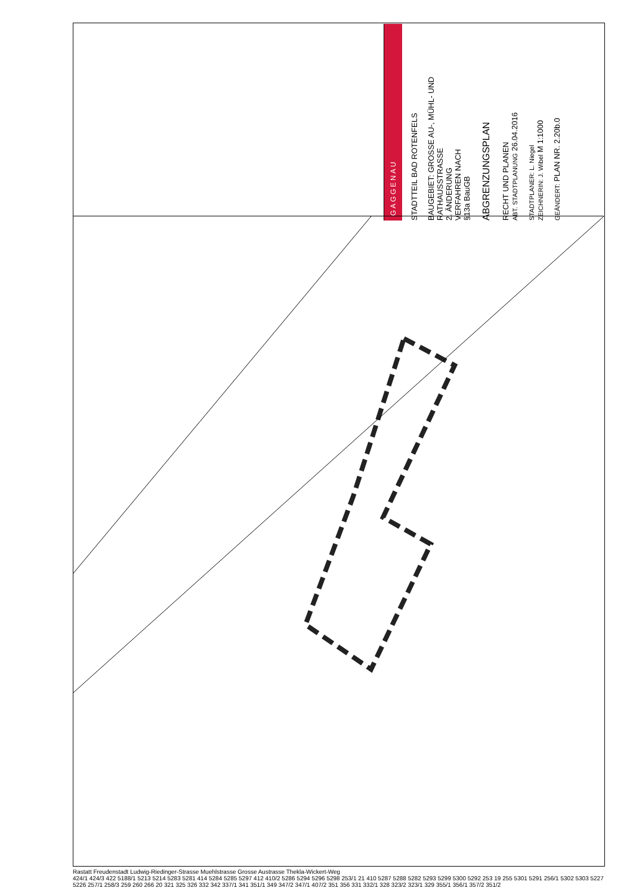GAGGENAU
STADTTEIL BAD ROTENFELS
BAUGEBIET: GROSSE AU-, MÜHL- UND RATHAUSSTRASSE
2. ÄNDERUNG
VERFAHREN NACH
§13a BauGB
ABGRENZUNGSPLAN
RECHT UND PLANEN
ABT. STADTPLANUNG 26.04.2016
STADTPLANER: L. Niegel
ZEICHNERIN: J. Wibel M 1:1000
GEÄNDERT: PLAN NR. 2.20b.0
Rastatt Freudenstadt Ludwig-Riedinger-Strasse Muehlstrasse Grosse Austrasse Thekla-Wickert-Weg
424/1 424/3 422 5188/1 5213 5214 5283 5281 414 5284 5285 5297 412 410/2 5286 5294 5296 5298 253/1 21 410 5287 5288 5282 5293 5299 5300 5292 253 19 255 5301 5291 256/1 5302 5303 5227 5226 257/1 258/3 259 260 266 20 321 325 326 332 342 337/1 341 351/1 349 347/2 347/1 407/2 351 356 331 332/1 328 323/2 323/1 329 355/1 356/1 357/2 351/2